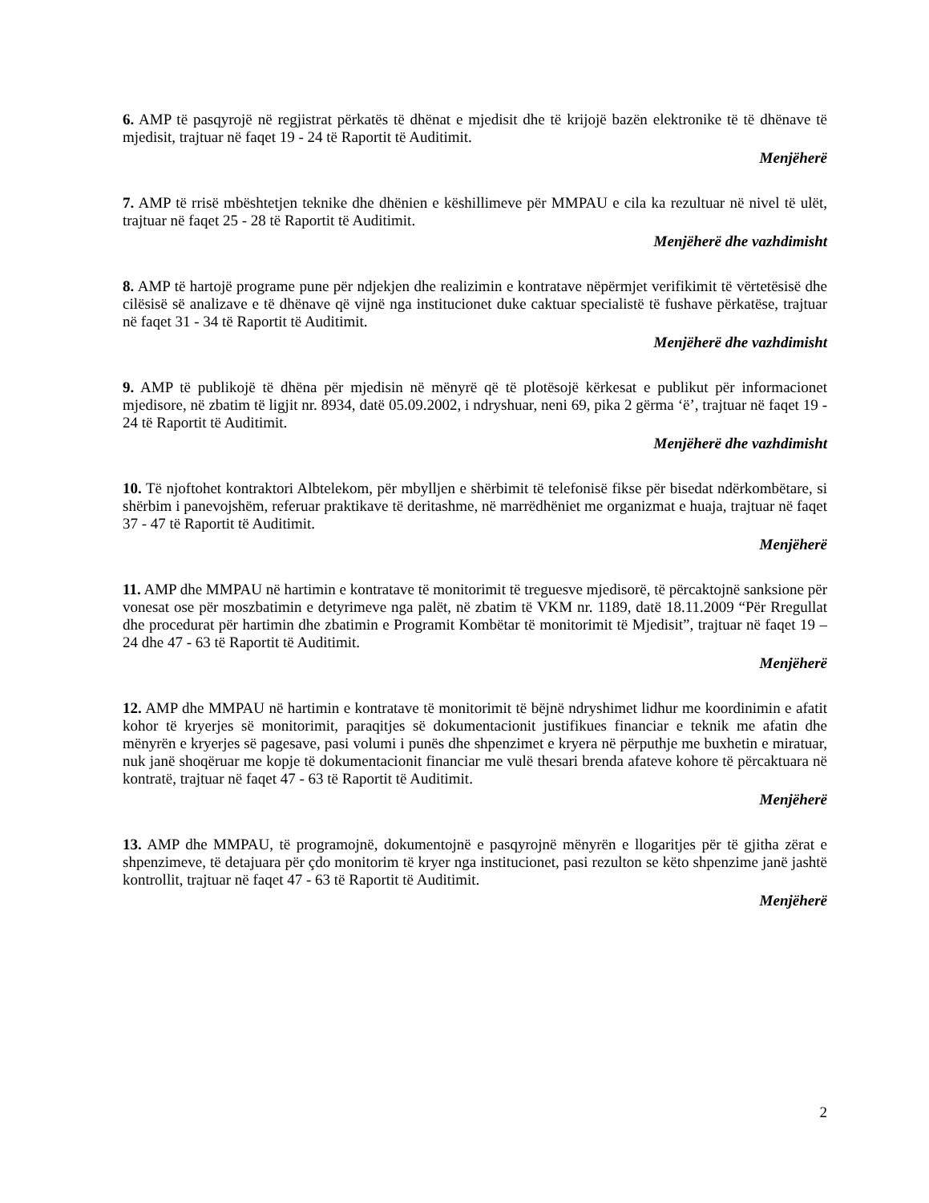6. AMP të pasqyrojë në regjistrat përkatës të dhënat e mjedisit dhe të krijojë bazën elektronike të të dhënave të mjedisit, trajtuar në faqet 19 - 24 të Raportit të Auditimit.
Menjëherë
7. AMP të rrisë mbështetjen teknike dhe dhënien e këshillimeve për MMPAU e cila ka rezultuar në nivel të ulët, trajtuar në faqet 25 - 28 të Raportit të Auditimit.
Menjëherë dhe vazhdimisht
8. AMP të hartojë programe pune për ndjekjen dhe realizimin e kontratave nëpërmjet verifikimit të vërtetësisë dhe cilësisë së analizave e të dhënave që vijnë nga institucionet duke caktuar specialistë të fushave përkatëse, trajtuar në faqet 31 - 34 të Raportit të Auditimit.
Menjëherë dhe vazhdimisht
9. AMP të publikojë të dhëna për mjedisin në mënyrë që të plotësojë kërkesat e publikut për informacionet mjedisore, në zbatim të ligjit nr. 8934, datë 05.09.2002, i ndryshuar, neni 69, pika 2 gërma ‘ë’, trajtuar në faqet 19 - 24 të Raportit të Auditimit.
Menjëherë dhe vazhdimisht
10. Të njoftohet kontraktori Albtelekom, për mbylljen e shërbimit të telefonisë fikse për bisedat ndërkombëtare, si shërbim i panevojshëm, referuar praktikave të deritashme, në marrëdhëniet me organizmat e huaja, trajtuar në faqet 37 - 47 të Raportit të Auditimit.
Menjëherë
11. AMP dhe MMPAU në hartimin e kontratave të monitorimit të treguesve mjedisorë, të përcaktojnë sanksione për vonesat ose për moszbatimin e detyrimeve nga palët, në zbatim të VKM nr. 1189, datë 18.11.2009 “Për Rregullat dhe procedurat për hartimin dhe zbatimin e Programit Kombëtar të monitorimit të Mjedisit”, trajtuar në faqet 19 – 24 dhe 47 - 63 të Raportit të Auditimit.
Menjëherë
12. AMP dhe MMPAU në hartimin e kontratave të monitorimit të bëjnë ndryshimet lidhur me koordinimin e afatit kohor të kryerjes së monitorimit, paraqitjes së dokumentacionit justifikues financiar e teknik me afatin dhe mënyrën e kryerjes së pagesave, pasi volumi i punës dhe shpenzimet e kryera në përputhje me buxhetin e miratuar, nuk janë shoqëruar me kopje të dokumentacionit financiar me vulë thesari brenda afateve kohore të përcaktuara në kontratë, trajtuar në faqet 47 - 63 të Raportit të Auditimit.
Menjëherë
13. AMP dhe MMPAU, të programojnë, dokumentojnë e pasqyrojnë mënyrën e llogaritjes për të gjitha zërat e shpenzimeve, të detajuara për çdo monitorim të kryer nga institucionet, pasi rezulton se këto shpenzime janë jashtë kontrollit, trajtuar në faqet 47 - 63 të Raportit të Auditimit.
Menjëherë
2